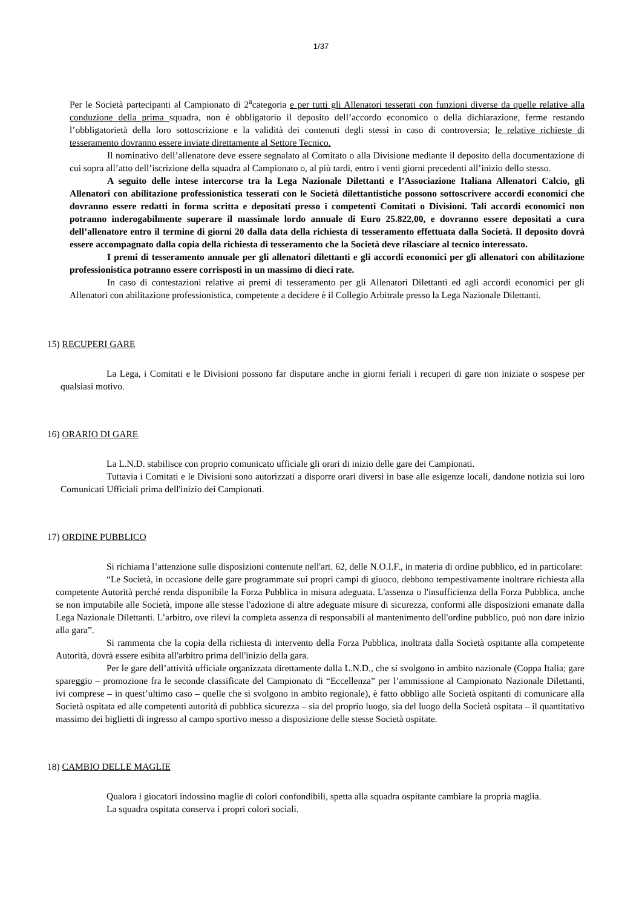1/37
Per le Società partecipanti al Campionato di 2<sup>a</sup>categoria e per tutti gli Allenatori tesserati con funzioni diverse da quelle relative alla conduzione della prima squadra, non è obbligatorio il deposito dell’accordo economico o della dichiarazione, ferme restando l’obbligatorietà della loro sottoscrizione e la validità dei contenuti degli stessi in caso di controversia; le relative richieste di tesseramento dovranno essere inviate direttamente al Settore Tecnico.
Il nominativo dell’allenatore deve essere segnalato al Comitato o alla Divisione mediante il deposito della documentazione di cui sopra all’atto dell’iscrizione della squadra al Campionato o, al più tardi, entro i venti giorni precedenti all’inizio dello stesso.
A seguito delle intese intercorse tra la Lega Nazionale Dilettanti e l’Associazione Italiana Allenatori Calcio, gli Allenatori con abilitazione professionistica tesserati con le Società dilettantistiche possono sottoscrivere accordi economici che dovranno essere redatti in forma scritta e depositati presso i competenti Comitati o Divisioni. Tali accordi economici non potranno inderogabilmente superare il massimale lordo annuale di Euro 25.822,00, e dovranno essere depositati a cura dell’allenatore entro il termine di giorni 20 dalla data della richiesta di tesseramento effettuata dalla Società. Il deposito dovrà essere accompagnato dalla copia della richiesta di tesseramento che la Società deve rilasciare al tecnico interessato.
I premi di tesseramento annuale per gli allenatori dilettanti e gli accordi economici per gli allenatori con abilitazione professionistica potranno essere corrisposti in un massimo di dieci rate.
In caso di contestazioni relative ai premi di tesseramento per gli Allenatori Dilettanti ed agli accordi economici per gli Allenatori con abilitazione professionistica, competente a decidere è il Collegio Arbitrale presso la Lega Nazionale Dilettanti.
15) RECUPERI GARE
La Lega, i Comitati e le Divisioni possono far disputare anche in giorni feriali i recuperi di gare non iniziate o sospese per qualsiasi motivo.
16) ORARIO DI GARE
La L.N.D. stabilisce con proprio comunicato ufficiale gli orari di inizio delle gare dei Campionati.
Tuttavia i Comitati e le Divisioni sono autorizzati a disporre orari diversi in base alle esigenze locali, dandone notizia sui loro Comunicati Ufficiali prima dell'inizio dei Campionati.
17) ORDINE PUBBLICO
Si richiama l’attenzione sulle disposizioni contenute nell'art. 62, delle N.O.I.F., in materia di ordine pubblico, ed in particolare:
“Le Società, in occasione delle gare programmate sui propri campi di giuoco, debbono tempestivamente inoltrare richiesta alla competente Autorità perché renda disponibile la Forza Pubblica in misura adeguata. L'assenza o l'insufficienza della Forza Pubblica, anche se non imputabile alle Società, impone alle stesse l'adozione di altre adeguate misure di sicurezza, conformi alle disposizioni emanate dalla Lega Nazionale Dilettanti. L’arbitro, ove rilevi la completa assenza di responsabili al mantenimento dell'ordine pubblico, può non dare inizio alla gara”.
Si rammenta che la copia della richiesta di intervento della Forza Pubblica, inoltrata dalla Società ospitante alla competente Autorità, dovrà essere esibita all'arbitro prima dell'inizio della gara.
Per le gare dell’attività ufficiale organizzata direttamente dalla L.N.D., che si svolgono in ambito nazionale (Coppa Italia; gare spareggio – promozione fra le seconde classificate del Campionato di “Eccellenza” per l’ammissione al Campionato Nazionale Dilettanti, ivi comprese – in quest’ultimo caso – quelle che si svolgono in ambito regionale), è fatto obbligo alle Società ospitanti di comunicare alla Società ospitata ed alle competenti autorità di pubblica sicurezza – sia del proprio luogo, sia del luogo della Società ospitata – il quantitativo massimo dei biglietti di ingresso al campo sportivo messo a disposizione delle stesse Società ospitate.
18) CAMBIO DELLE MAGLIE
Qualora i giocatori indossino maglie di colori confondibili, spetta alla squadra ospitante cambiare la propria maglia.
La squadra ospitata conserva i propri colori sociali.